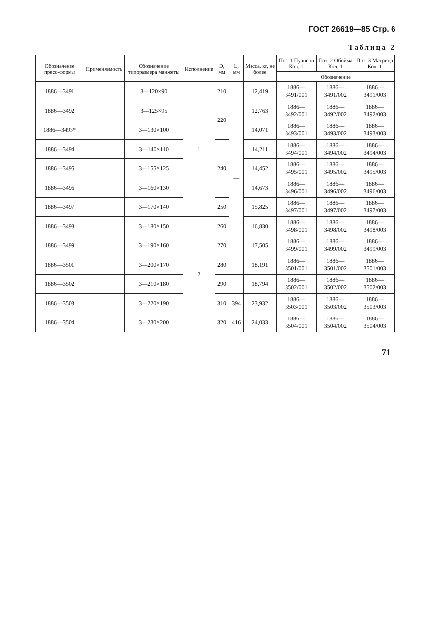ГОСТ 26619—85 Стр. 6
Таблица 2
| Обозначение пресс-формы | Применяемость | Обозначение типоразмера манжеты | Исполнение | D, мм | L, мм | Масса, кг, не более | Поз. 1 Пуансон Кол. 1 | Поз. 2 Обойма Кол. 1 | Поз. 3 Матрица Кол. 1 |
| --- | --- | --- | --- | --- | --- | --- | --- | --- | --- |
| | | | | | | | Обозначение | | |
| 1886—3491 | | 3—120×90 | 1 | 210 | — | 12,419 | 1886—3491/001 | 1886—3491/002 | 1886—3491/003 |
| 1886—3492 | | 3—125×95 | | 220 | | 12,763 | 1886—3492/001 | 1886—3492/002 | 1886—3492/003 |
| 1886—3493* | | 3—130×100 | | | | 14,071 | 1886—3493/001 | 1886—3493/002 | 1886—3493/003 |
| 1886—3494 | | 3—140×110 | | 240 | | 14,211 | 1886—3494/001 | 1886—3494/002 | 1886—3494/003 |
| 1886—3495 | | 3—155×125 | | | | 14,452 | 1886—3495/001 | 1886—3495/002 | 1886—3495/003 |
| 1886—3496 | | 3—160×130 | | | | 14,673 | 1886—3496/001 | 1886—3496/002 | 1886—3496/003 |
| 1886—3497 | | 3—170×140 | | 250 | | 15,825 | 1886—3497/001 | 1886—3497/002 | 1886—3497/003 |
| 1886—3498 | | 3—180×150 | 2 | 260 | | 16,830 | 1886—3498/001 | 1886—3498/002 | 1886—3498/003 |
| 1886—3499 | | 3—190×160 | | 270 | | 17,505 | 1886—3499/001 | 1886—3499/002 | 1886—3499/003 |
| 1886—3501 | | 3—200×170 | | 280 | | 18,191 | 1886—3501/001 | 1886—3501/002 | 1886—3501/003 |
| 1886—3502 | | 3—210×180 | | 290 | | 18,794 | 1886—3502/001 | 1886—3502/002 | 1886—3502/003 |
| 1886—3503 | | 3—220×190 | | 310 | 394 | 23,932 | 1886—3503/001 | 1886—3503/002 | 1886—3503/003 |
| 1886—3504 | | 3—230×200 | | 320 | 416 | 24,033 | 1886—3504/001 | 1886—3504/002 | 1886—3504/003 |
71